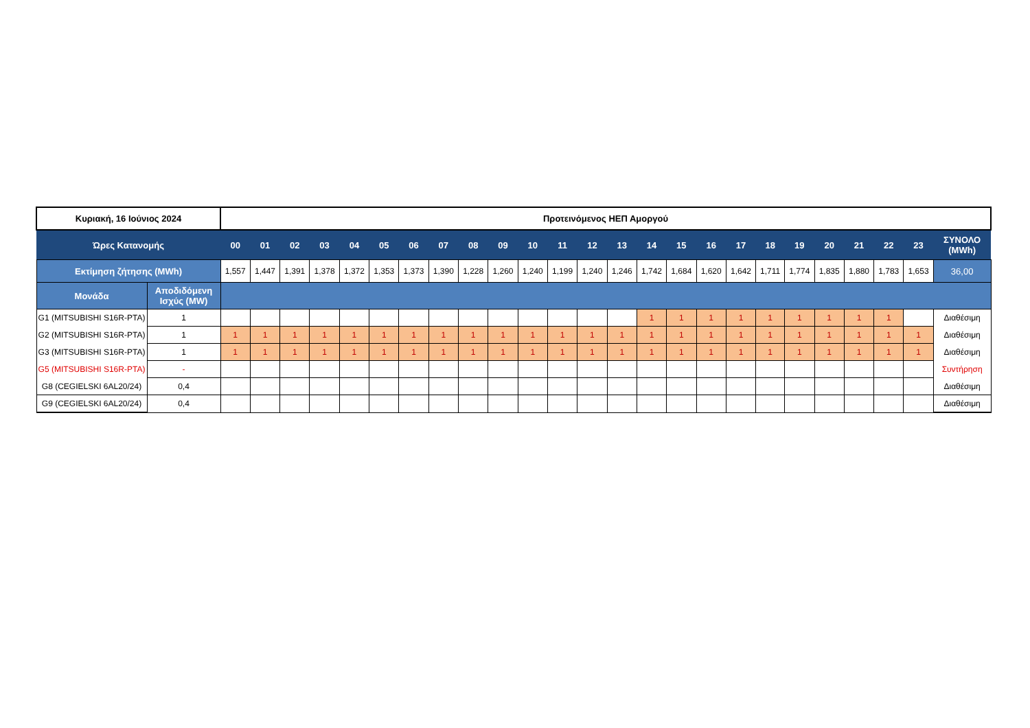| Κυριακή, 16 Ιούνιος 2024 | | Προτεινόμενος ΗΕΠ Αμοργού | | | | | | | | | | | | | | | | | | | | | | | | |
| Ώρες Κατανομής | | 00 | 01 | 02 | 03 | 04 | 05 | 06 | 07 | 08 | 09 | 10 | 11 | 12 | 13 | 14 | 15 | 16 | 17 | 18 | 19 | 20 | 21 | 22 | 23 | ΣΥΝΟΛΟ (MWh) |
| Εκτίμηση ζήτησης (MWh) | | 1,557 | 1,447 | 1,391 | 1,378 | 1,372 | 1,353 | 1,373 | 1,390 | 1,228 | 1,260 | 1,240 | 1,199 | 1,240 | 1,246 | 1,742 | 1,684 | 1,620 | 1,642 | 1,711 | 1,774 | 1,835 | 1,880 | 1,783 | 1,653 | 36,00 |
| Μονάδα | Αποδιδόμενη Ισχύς (MW) | | | | | | | | | | | | | | | | | | | | | | | | | |
| G1 (MITSUBISHI S16R-PTA) | 1 | | | | | | | | | | | | | | | 1 | 1 | 1 | 1 | 1 | 1 | 1 | 1 | 1 | | Διαθέσιμη |
| G2 (MITSUBISHI S16R-PTA) | 1 | 1 | 1 | 1 | 1 | 1 | 1 | 1 | 1 | 1 | 1 | 1 | 1 | 1 | 1 | 1 | 1 | 1 | 1 | 1 | 1 | 1 | 1 | 1 | 1 | Διαθέσιμη |
| G3 (MITSUBISHI S16R-PTA) | 1 | 1 | 1 | 1 | 1 | 1 | 1 | 1 | 1 | 1 | 1 | 1 | 1 | 1 | 1 | 1 | 1 | 1 | 1 | 1 | 1 | 1 | 1 | 1 | 1 | Διαθέσιμη |
| G5 (MITSUBISHI S16R-PTA) | - | | | | | | | | | | | | | | | | | | | | | | | | | Συντήρηση |
| G8 (CEGIELSKI 6AL20/24) | 0,4 | | | | | | | | | | | | | | | | | | | | | | | | | Διαθέσιμη |
| G9 (CEGIELSKI 6AL20/24) | 0,4 | | | | | | | | | | | | | | | | | | | | | | | | | Διαθέσιμη |